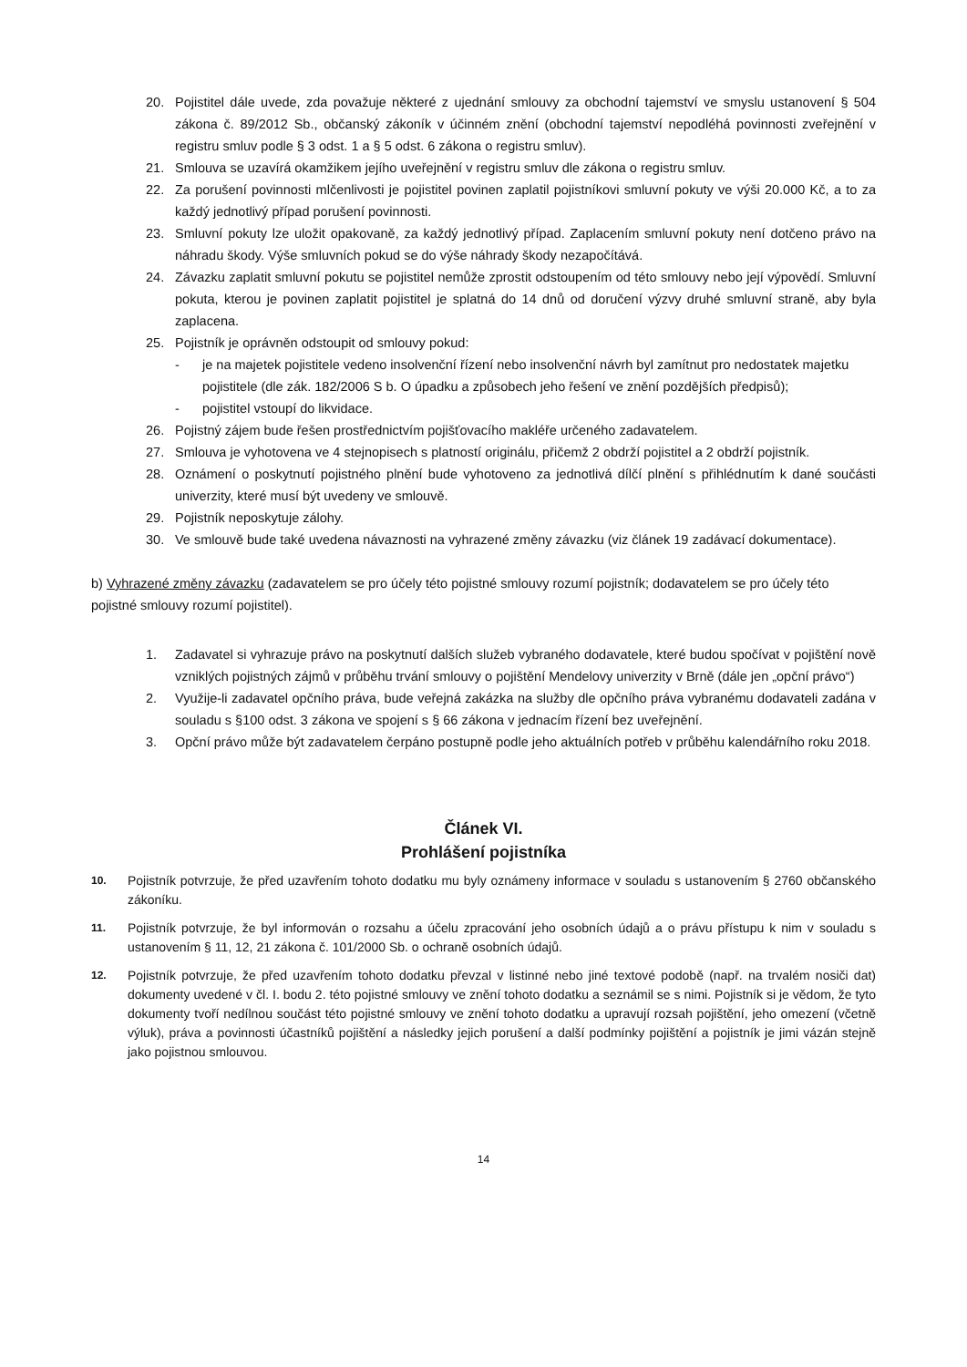20. Pojistitel dále uvede, zda považuje některé z ujednání smlouvy za obchodní tajemství ve smyslu ustanovení § 504 zákona č. 89/2012 Sb., občanský zákoník v účinném znění (obchodní tajemství nepodléhá povinnosti zveřejnění v registru smluv podle § 3 odst. 1 a § 5 odst. 6 zákona o registru smluv).
21. Smlouva se uzavírá okamžikem jejího uveřejnění v registru smluv dle zákona o registru smluv.
22. Za porušení povinnosti mlčenlivosti je pojistitel povinen zaplatil pojistníkovi smluvní pokuty ve výši 20.000 Kč, a to za každý jednotlivý případ porušení povinnosti.
23. Smluvní pokuty lze uložit opakovaně, za každý jednotlivý případ. Zaplacením smluvní pokuty není dotčeno právo na náhradu škody. Výše smluvních pokud se do výše náhrady škody nezapočítává.
24. Závazku zaplatit smluvní pokutu se pojistitel nemůže zprostit odstoupením od této smlouvy nebo její výpovědí. Smluvní pokuta, kterou je povinen zaplatit pojistitel je splatná do 14 dnů od doručení výzvy druhé smluvní straně, aby byla zaplacena.
25. Pojistník je oprávněn odstoupit od smlouvy pokud:
- je na majetek pojistitele vedeno insolvenční řízení nebo insolvenční návrh byl zamítnut pro nedostatek majetku pojistitele (dle zák. 182/2006 S b. O úpadku a způsobech jeho řešení ve znění pozdějších předpisů);
- pojistitel vstoupí do likvidace.
26. Pojistný zájem bude řešen prostřednictvím pojišťovacího makléře určeného zadavatelem.
27. Smlouva je vyhotovena ve 4 stejnopisech s platností originálu, přičemž 2 obdrží pojistitel a 2 obdrží pojistník.
28. Oznámení o poskytnutí pojistného plnění bude vyhotoveno za jednotlivá dílčí plnění s přihlédnutím k dané součásti univerzity, které musí být uvedeny ve smlouvě.
29. Pojistník neposkytuje zálohy.
30. Ve smlouvě bude také uvedena návaznosti na vyhrazené změny závazku (viz článek 19 zadávací dokumentace).
b) Vyhrazené změny závazku (zadavatelem se pro účely této pojistné smlouvy rozumí pojistník; dodavatelem se pro účely této pojistné smlouvy rozumí pojistitel).
1. Zadavatel si vyhrazuje právo na poskytnutí dalších služeb vybraného dodavatele, které budou spočívat v pojištění nově vzniklých pojistných zájmů v průběhu trvání smlouvy o pojištění Mendelovy univerzity v Brně (dále jen „opční právo“)
2. Využije-li zadavatel opčního práva, bude veřejná zakázka na služby dle opčního práva vybranému dodavateli zadána v souladu s §100 odst. 3 zákona ve spojení s § 66 zákona v jednacím řízení bez uveřejnění.
3. Opční právo může být zadavatelem čerpáno postupně podle jeho aktuálních potřeb v průběhu kalendářního roku 2018.
Článek VI.
Prohlášení pojistníka
10. Pojistník potvrzuje, že před uzavřením tohoto dodatku mu byly oznámeny informace v souladu s ustanovením § 2760 občanského zákoníku.
11. Pojistník potvrzuje, že byl informován o rozsahu a účelu zpracování jeho osobních údajů a o právu přístupu k nim v souladu s ustanovením § 11, 12, 21 zákona č. 101/2000 Sb. o ochraně osobních údajů.
12. Pojistník potvrzuje, že před uzavřením tohoto dodatku převzal v listinné nebo jiné textové podobě (např. na trvalém nosiči dat) dokumenty uvedené v čl. I. bodu 2. této pojistné smlouvy ve znění tohoto dodatku a seznámil se s nimi. Pojistník si je vědom, že tyto dokumenty tvoří nedílnou součást této pojistné smlouvy ve znění tohoto dodatku a upravují rozsah pojištění, jeho omezení (včetně výluk), práva a povinnosti účastníků pojištění a následky jejich porušení a další podmínky pojištění a pojistník je jimi vázán stejně jako pojistnou smlouvou.
14